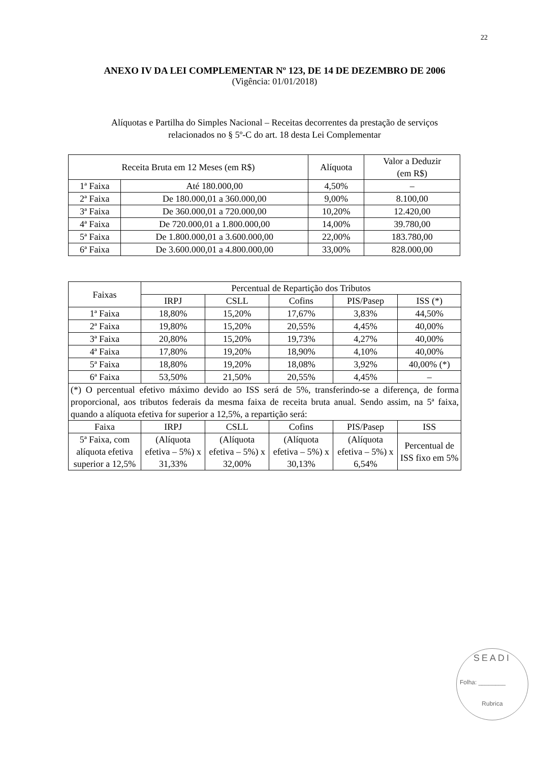22
ANEXO IV DA LEI COMPLEMENTAR Nº 123, DE 14 DE DEZEMBRO DE 2006
(Vigência: 01/01/2018)
Alíquotas e Partilha do Simples Nacional – Receitas decorrentes da prestação de serviços
relacionados no § 5º-C do art. 18 desta Lei Complementar
| Receita Bruta em 12 Meses (em R$) | | Alíquota | Valor a Deduzir (em R$) |
| --- | --- | --- | --- |
| 1ª Faixa | Até 180.000,00 | 4,50% | – |
| 2ª Faixa | De 180.000,01 a 360.000,00 | 9,00% | 8.100,00 |
| 3ª Faixa | De 360.000,01 a 720.000,00 | 10,20% | 12.420,00 |
| 4ª Faixa | De 720.000,01 a 1.800.000,00 | 14,00% | 39.780,00 |
| 5ª Faixa | De 1.800.000,01 a 3.600.000,00 | 22,00% | 183.780,00 |
| 6ª Faixa | De 3.600.000,01 a 4.800.000,00 | 33,00% | 828.000,00 |
| Faixas | Percentual de Repartição dos Tributos | | | | |
| --- | --- | --- | --- | --- | --- |
| | IRPJ | CSLL | Cofins | PIS/Pasep | ISS (*) |
| 1ª Faixa | 18,80% | 15,20% | 17,67% | 3,83% | 44,50% |
| 2ª Faixa | 19,80% | 15,20% | 20,55% | 4,45% | 40,00% |
| 3ª Faixa | 20,80% | 15,20% | 19,73% | 4,27% | 40,00% |
| 4ª Faixa | 17,80% | 19,20% | 18,90% | 4,10% | 40,00% |
| 5ª Faixa | 18,80% | 19,20% | 18,08% | 3,92% | 40,00% (*) |
| 6ª Faixa | 53,50% | 21,50% | 20,55% | 4,45% | – |
| (*) O percentual efetivo máximo devido ao ISS será de 5%, transferindo-se a diferença, de forma proporcional, aos tributos federais da mesma faixa de receita bruta anual. Sendo assim, na 5ª faixa, quando a alíquota efetiva for superior a 12,5%, a repartição será: | | | | | |
| Faixa | IRPJ | CSLL | Cofins | PIS/Pasep | ISS |
| 5ª Faixa, com alíquota efetiva superior a 12,5% | (Alíquota efetiva – 5%) x 31,33% | (Alíquota efetiva – 5%) x 32,00% | (Alíquota efetiva – 5%) x 30,13% | (Alíquota efetiva – 5%) x 6,54% | Percentual de ISS fixo em 5% |
SEADI
Folha: ________
Rubrica